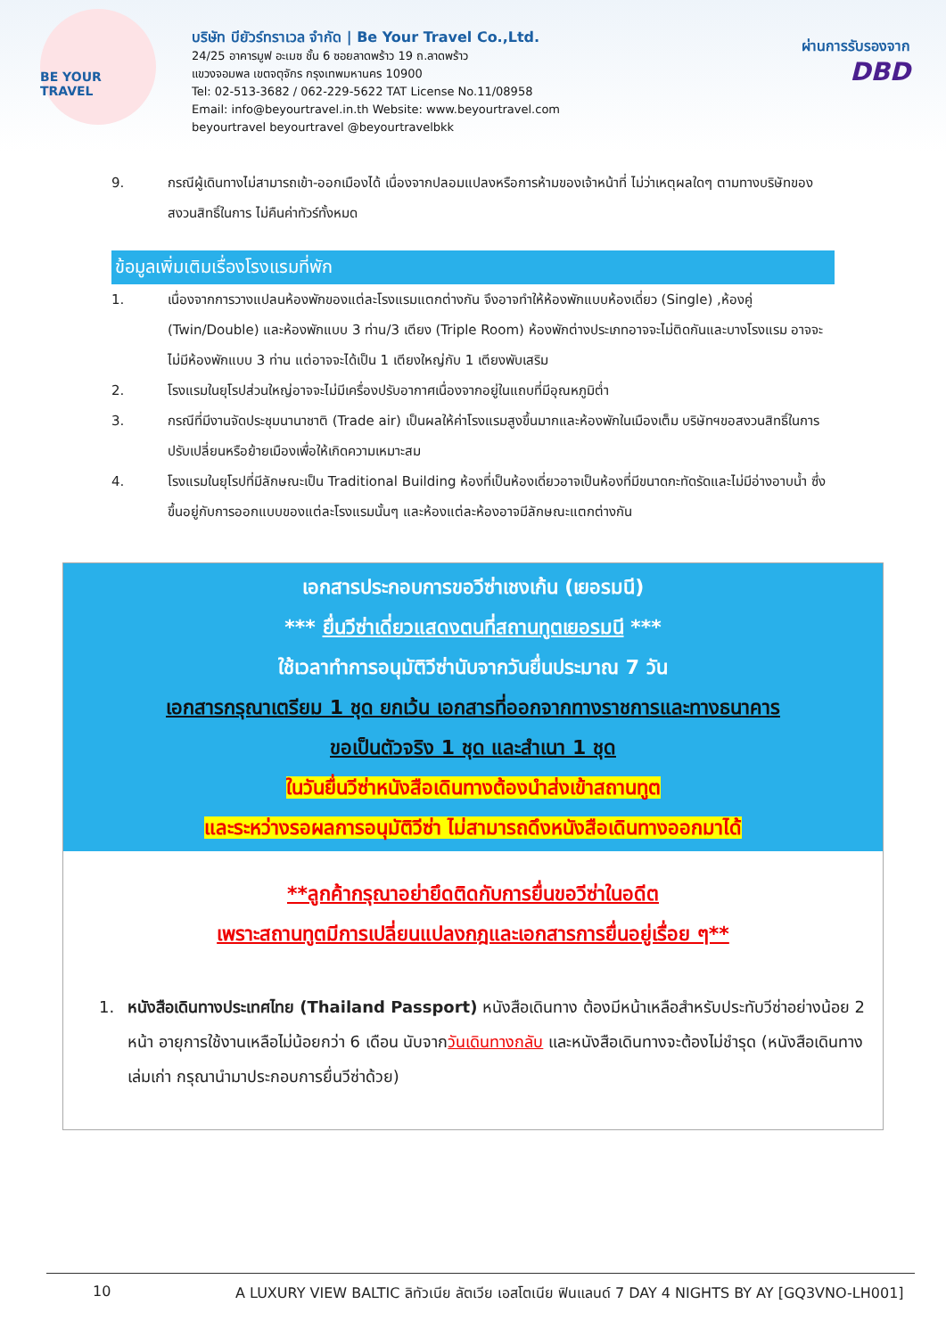BE YOUR TRAVEL
บริษัท บียัวร์ทราเวล จำกัด | Be Your Travel Co.,Ltd.
24/25 อาคารมูฟ อะเมซ ชั้น 6 ซอยลาดพร้าว 19 ถ.ลาดพร้าว
แขวงจอมพล เขตจตุจักร กรุงเทพมหานคร 10900
Tel: 02-513-3682 / 062-229-5622 TAT License No.11/08958
Email: info@beyourtravel.in.th Website: www.beyourtravel.com
beyourtravel beyourtravel @beyourtravelbkk
ผ่านการรับรองจาก
DBD
9. กรณีผู้เดินทางไม่สามารถเข้า-ออกเมืองได้ เนื่องจากปลอมแปลงหรือการห้ามของเจ้าหน้าที่ ไม่ว่าเหตุผลใดๆ ตามทางบริษัทของสงวนสิทธิ์ในการ ไม่คืนค่าทัวร์ทั้งหมด
ข้อมูลเพิ่มเติมเรื่องโรงแรมที่พัก
1. เนื่องจากการวางแปลนห้องพักของแต่ละโรงแรมแตกต่างกัน จึงอาจทำให้ห้องพักแบบห้องเดี่ยว (Single) ,ห้องคู่ (Twin/Double) และห้องพักแบบ 3 ท่าน/3 เตียง (Triple Room) ห้องพักต่างประเภทอาจจะไม่ติดกันและบางโรงแรม อาจจะไม่มีห้องพักแบบ 3 ท่าน แต่อาจจะได้เป็น 1 เตียงใหญ่กับ 1 เตียงพับเสริม
2. โรงแรมในยุโรปส่วนใหญ่อาจจะไม่มีเครื่องปรับอากาศเนื่องจากอยู่ในแถบที่มีอุณหภูมิต่ำ
3. กรณีที่มีงานจัดประชุมนานาชาติ (Trade air) เป็นผลให้ค่าโรงแรมสูงขึ้นมากและห้องพักในเมืองเต็ม บริษัทฯขอสงวนสิทธิ์ในการปรับเปลี่ยนหรือย้ายเมืองเพื่อให้เกิดความเหมาะสม
4. โรงแรมในยุโรปที่มีลักษณะเป็น Traditional Building ห้องที่เป็นห้องเดี่ยวอาจเป็นห้องที่มีขนาดกะทัดรัดและไม่มีอ่างอาบน้ำ ซึ่งขึ้นอยู่กับการออกแบบของแต่ละโรงแรมนั้นๆ และห้องแต่ละห้องอาจมีลักษณะแตกต่างกัน
เอกสารประกอบการขอวีซ่าเชงเก้น (เยอรมนี)
*** ยื่นวีซ่าเดี่ยวแสดงตนที่สถานทูตเยอรมนี ***
ใช้เวลาทำการอนุมัติวีซ่านับจากวันยื่นประมาณ 7 วัน
เอกสารกรุณาเตรียม 1 ชุด ยกเว้น เอกสารที่ออกจากทางราชการและทางธนาคาร
ขอเป็นตัวจริง 1 ชุด และสำเนา 1 ชุด
ในวันยื่นวีซ่าหนังสือเดินทางต้องนำส่งเข้าสถานทูต
และระหว่างรอผลการอนุมัติวีซ่า ไม่สามารถดึงหนังสือเดินทางออกมาได้
**ลูกค้ากรุณาอย่ายึดติดกับการยื่นขอวีซ่าในอดีต
เพราะสถานทูตมีการเปลี่ยนแปลงกฎและเอกสารการยื่นอยู่เรื่อย ๆ**
1. หนังสือเดินทางประเทศไทย (Thailand Passport) หนังสือเดินทาง ต้องมีหน้าเหลือสำหรับประทับวีซ่าอย่างน้อย 2 หน้า อายุการใช้งานเหลือไม่น้อยกว่า 6 เดือน นับจากวันเดินทางกลับ และหนังสือเดินทางจะต้องไม่ชำรุด (หนังสือเดินทางเล่มเก่า กรุณานำมาประกอบการยื่นวีซ่าด้วย)
10 A LUXURY VIEW BALTIC ลิทัวเนีย ลัตเวีย เอสโตเนีย ฟินแลนด์ 7 DAY 4 NIGHTS BY AY [GQ3VNO-LH001]